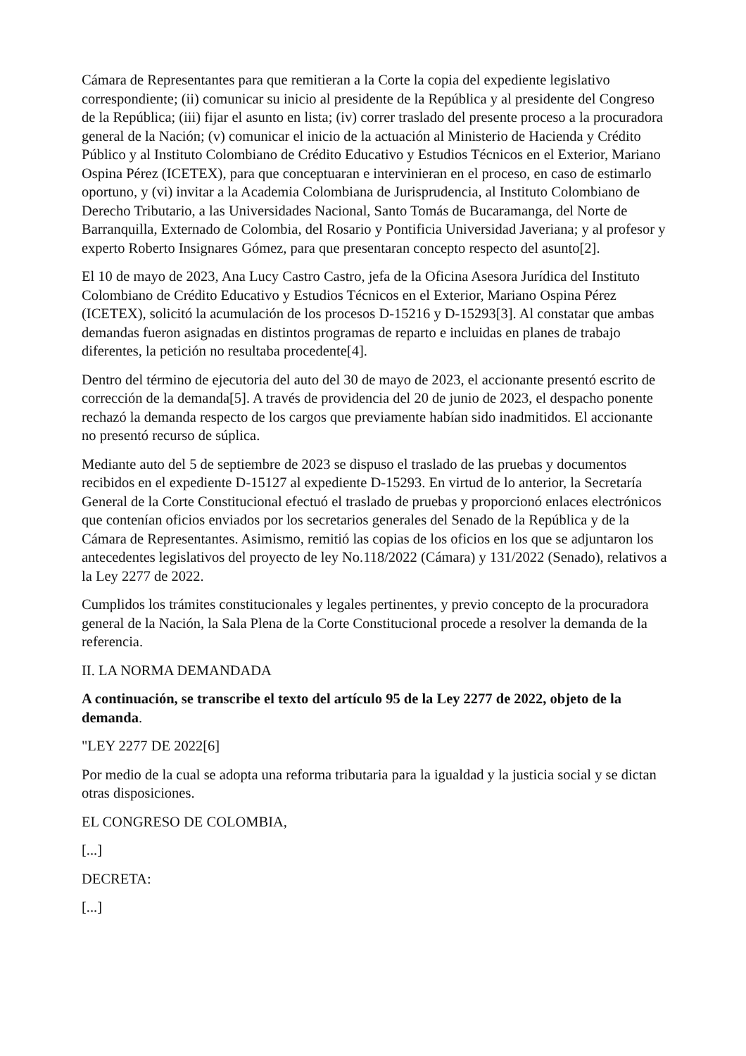Cámara de Representantes para que remitieran a la Corte la copia del expediente legislativo correspondiente; (ii) comunicar su inicio al presidente de la República y al presidente del Congreso de la República; (iii) fijar el asunto en lista; (iv) correr traslado del presente proceso a la procuradora general de la Nación; (v) comunicar el inicio de la actuación al Ministerio de Hacienda y Crédito Público y al Instituto Colombiano de Crédito Educativo y Estudios Técnicos en el Exterior, Mariano Ospina Pérez (ICETEX), para que conceptuaran e intervinieran en el proceso, en caso de estimarlo oportuno, y (vi) invitar a la Academia Colombiana de Jurisprudencia, al Instituto Colombiano de Derecho Tributario, a las Universidades Nacional, Santo Tomás de Bucaramanga, del Norte de Barranquilla, Externado de Colombia, del Rosario y Pontificia Universidad Javeriana; y al profesor y experto Roberto Insignares Gómez, para que presentaran concepto respecto del asunto[2].
El 10 de mayo de 2023, Ana Lucy Castro Castro, jefa de la Oficina Asesora Jurídica del Instituto Colombiano de Crédito Educativo y Estudios Técnicos en el Exterior, Mariano Ospina Pérez (ICETEX), solicitó la acumulación de los procesos D-15216 y D-15293[3]. Al constatar que ambas demandas fueron asignadas en distintos programas de reparto e incluidas en planes de trabajo diferentes, la petición no resultaba procedente[4].
Dentro del término de ejecutoria del auto del 30 de mayo de 2023, el accionante presentó escrito de corrección de la demanda[5]. A través de providencia del 20 de junio de 2023, el despacho ponente rechazó la demanda respecto de los cargos que previamente habían sido inadmitidos. El accionante no presentó recurso de súplica.
Mediante auto del 5 de septiembre de 2023 se dispuso el traslado de las pruebas y documentos recibidos en el expediente D-15127 al expediente D-15293. En virtud de lo anterior, la Secretaría General de la Corte Constitucional efectuó el traslado de pruebas y proporcionó enlaces electrónicos que contenían oficios enviados por los secretarios generales del Senado de la República y de la Cámara de Representantes. Asimismo, remitió las copias de los oficios en los que se adjuntaron los antecedentes legislativos del proyecto de ley No.118/2022 (Cámara) y 131/2022 (Senado), relativos a la Ley 2277 de 2022.
Cumplidos los trámites constitucionales y legales pertinentes, y previo concepto de la procuradora general de la Nación, la Sala Plena de la Corte Constitucional procede a resolver la demanda de la referencia.
II. LA NORMA DEMANDADA
A continuación, se transcribe el texto del artículo 95 de la Ley 2277 de 2022, objeto de la demanda.
"LEY 2277 DE 2022[6]
Por medio de la cual se adopta una reforma tributaria para la igualdad y la justicia social y se dictan otras disposiciones.
EL CONGRESO DE COLOMBIA,
[...]
DECRETA:
[...]